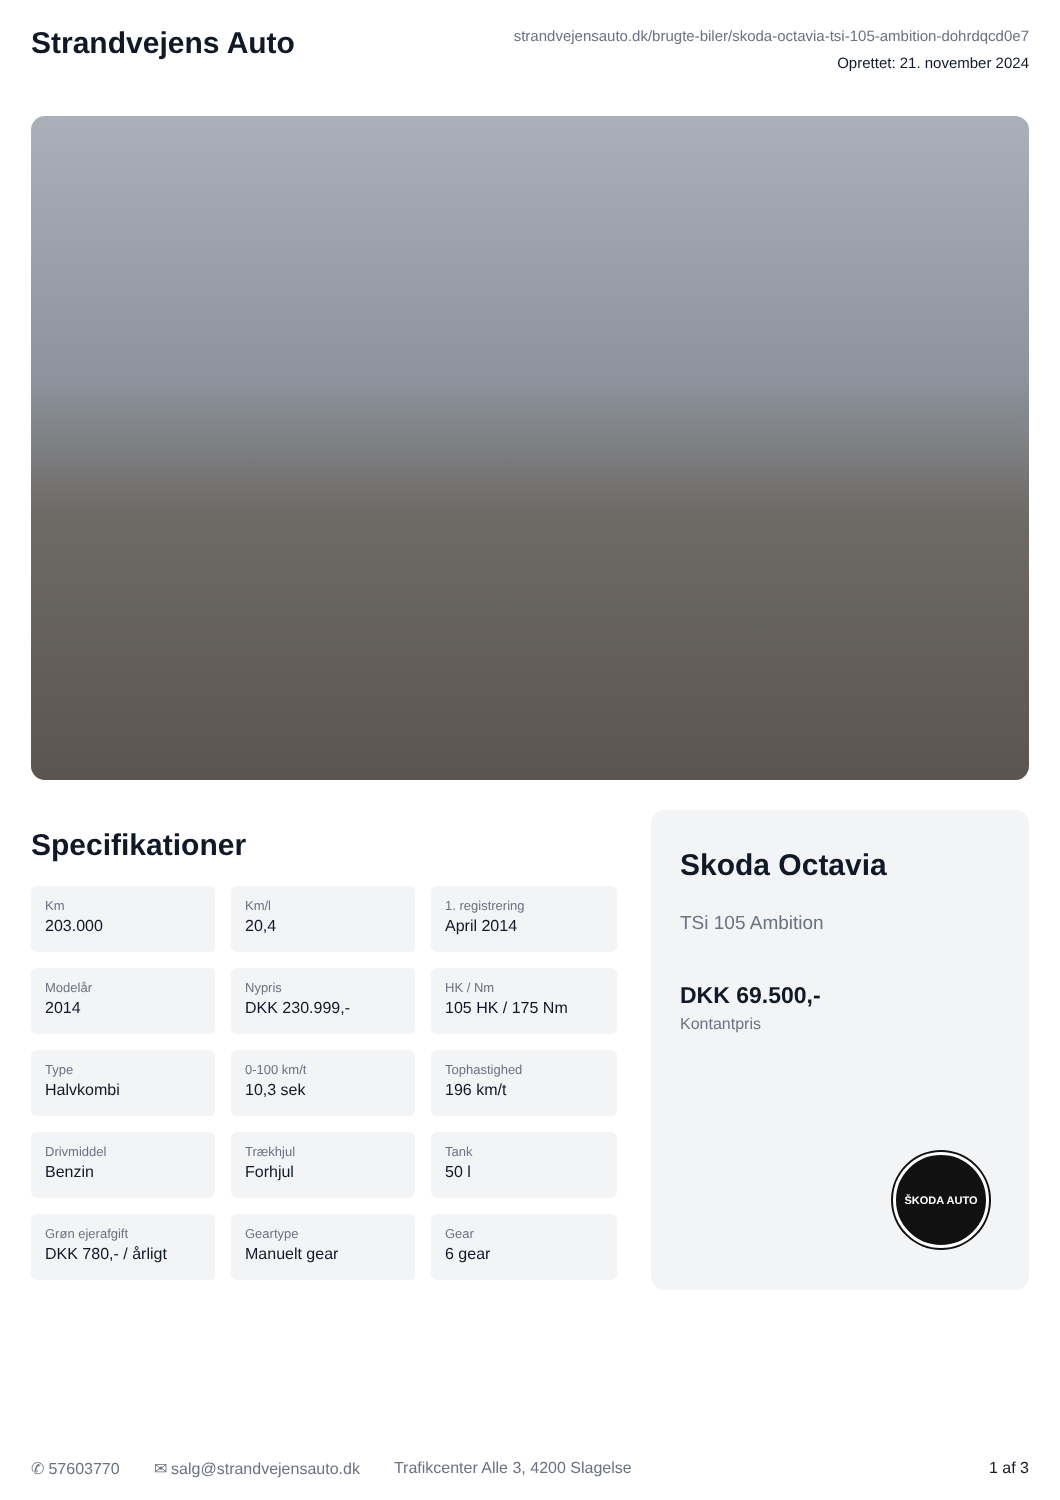Strandvejens Auto
strandvejensauto.dk/brugte-biler/skoda-octavia-tsi-105-ambition-dohrdqcd0e7
Oprettet: 21. november 2024
Specifikationer
Km
203.000
Km/l
20,4
1. registrering
April 2014
Modelår
2014
Nypris
DKK 230.999,-
HK / Nm
105 HK / 175 Nm
Type
Halvkombi
0-100 km/t
10,3 sek
Tophastighed
196 km/t
Drivmiddel
Benzin
Trækhjul
Forhjul
Tank
50 l
Grøn ejerafgift
DKK 780,- / årligt
Geartype
Manuelt gear
Gear
6 gear
Skoda Octavia
TSi 105 Ambition
DKK 69.500,-
Kontantpris
ŠKODA AUTO
✆ 57603770 ✉ salg@strandvejensauto.dk Trafikcenter Alle 3, 4200 Slagelse 1 af 3